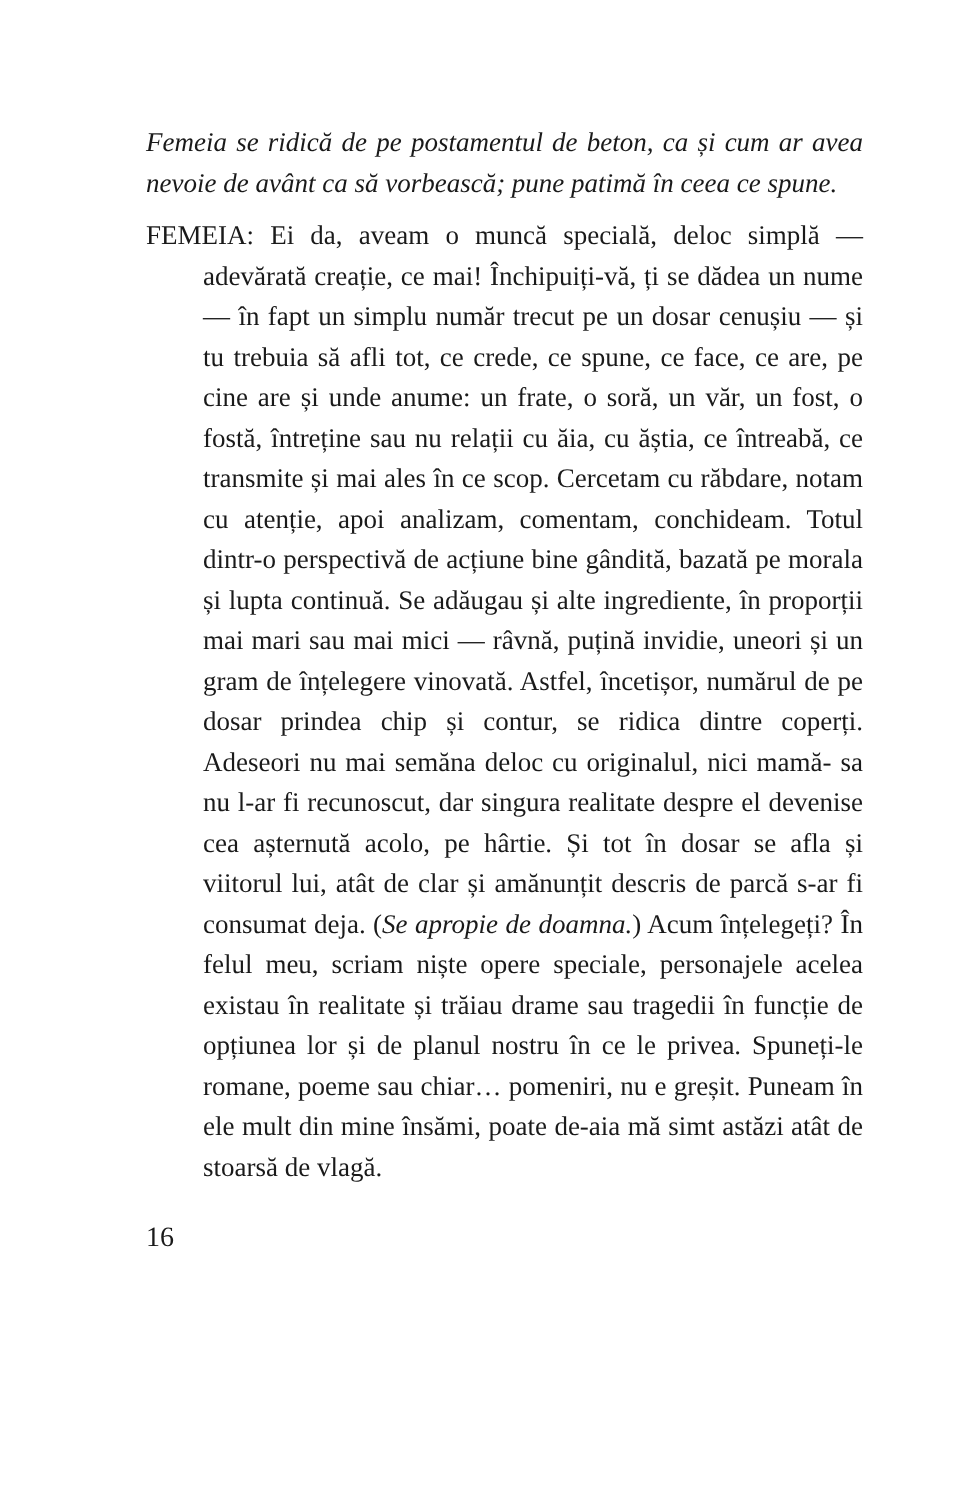Femeia se ridică de pe postamentul de beton, ca și cum ar avea nevoie de avânt ca să vorbească; pune patimă în ceea ce spune.
FEMEIA: Ei da, aveam o muncă specială, deloc simplă — adevărată creație, ce mai! Închipuiți-vă, ți se dădea un nume — în fapt un simplu număr trecut pe un dosar cenușiu — și tu trebuia să afli tot, ce crede, ce spune, ce face, ce are, pe cine are și unde anume: un frate, o soră, un văr, un fost, o fostă, întreține sau nu relații cu ăia, cu ăștia, ce întreabă, ce transmite și mai ales în ce scop. Cercetam cu răbdare, notam cu atenție, apoi analizam, comentam, conchideam. Totul dintr-o perspectivă de acțiune bine gândită, bazată pe morala și lupta continuă. Se adăugau și alte ingrediente, în proporții mai mari sau mai mici — râvnă, puțină invidie, uneori și un gram de înțelegere vinovată. Astfel, încetișor, numărul de pe dosar prindea chip și contur, se ridica dintre coperți. Adeseori nu mai semăna deloc cu originalul, nici mamă- sa nu l-ar fi recunoscut, dar singura realitate despre el devenise cea așternută acolo, pe hârtie. Și tot în dosar se afla și viitorul lui, atât de clar și amănunțit descris de parcă s-ar fi consumat deja. (Se apropie de doamna.) Acum înțelegeți? În felul meu, scriam niște opere speciale, personajele acelea existau în realitate și trăiau drame sau tragedii în funcție de opțiunea lor și de planul nostru în ce le privea. Spuneți-le romane, poeme sau chiar… pomeniri, nu e greșit. Puneam în ele mult din mine însămi, poate de-aia mă simt astăzi atât de stoarsă de vlagă.
16